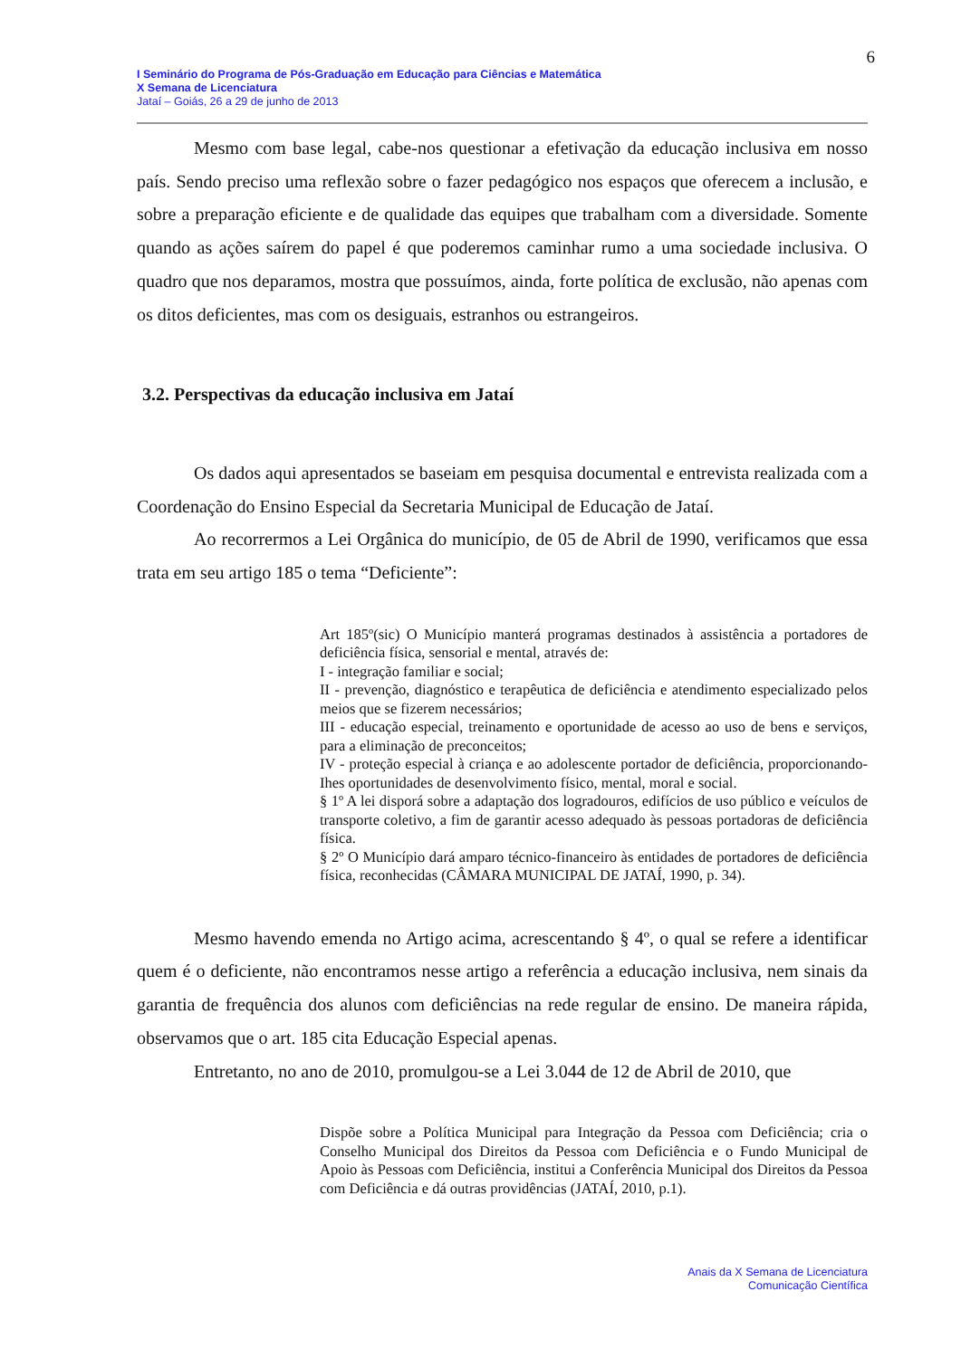6
I Seminário do Programa de Pós-Graduação em Educação para Ciências e Matemática
X Semana de Licenciatura
Jataí – Goiás, 26 a 29 de junho de 2013
Mesmo com base legal, cabe-nos questionar a efetivação da educação inclusiva em nosso país. Sendo preciso uma reflexão sobre o fazer pedagógico nos espaços que oferecem a inclusão, e sobre a preparação eficiente e de qualidade das equipes que trabalham com a diversidade. Somente quando as ações saírem do papel é que poderemos caminhar rumo a uma sociedade inclusiva. O quadro que nos deparamos, mostra que possuímos, ainda, forte política de exclusão, não apenas com os ditos deficientes, mas com os desiguais, estranhos ou estrangeiros.
3.2. Perspectivas da educação inclusiva em Jataí
Os dados aqui apresentados se baseiam em pesquisa documental e entrevista realizada com a Coordenação do Ensino Especial da Secretaria Municipal de Educação de Jataí.
Ao recorrermos a Lei Orgânica do município, de 05 de Abril de 1990, verificamos que essa trata em seu artigo 185 o tema “Deficiente”:
Art 185º(sic) O Município manterá programas destinados à assistência a portadores de deficiência física, sensorial e mental, através de:
I - integração familiar e social;
II - prevenção, diagnóstico e terapêutica de deficiência e atendimento especializado pelos meios que se fizerem necessários;
III - educação especial, treinamento e oportunidade de acesso ao uso de bens e serviços, para a eliminação de preconceitos;
IV - proteção especial à criança e ao adolescente portador de deficiência, proporcionando-Ihes oportunidades de desenvolvimento físico, mental, moral e social.
§ 1º A lei disporá sobre a adaptação dos logradouros, edifícios de uso público e veículos de transporte coletivo, a fim de garantir acesso adequado às pessoas portadoras de deficiência física.
§ 2º O Município dará amparo técnico-financeiro às entidades de portadores de deficiência física, reconhecidas (CÂMARA MUNICIPAL DE JATAÍ, 1990, p. 34).
Mesmo havendo emenda no Artigo acima, acrescentando § 4º, o qual se refere a identificar quem é o deficiente, não encontramos nesse artigo a referência a educação inclusiva, nem sinais da garantia de frequência dos alunos com deficiências na rede regular de ensino. De maneira rápida, observamos que o art. 185 cita Educação Especial apenas.
Entretanto, no ano de 2010, promulgou-se a Lei 3.044 de 12 de Abril de 2010, que
Dispõe sobre a Política Municipal para Integração da Pessoa com Deficiência; cria o Conselho Municipal dos Direitos da Pessoa com Deficiência e o Fundo Municipal de Apoio às Pessoas com Deficiência, institui a Conferência Municipal dos Direitos da Pessoa com Deficiência e dá outras providências (JATAÍ, 2010, p.1).
Anais da X Semana de Licenciatura
Comunicação Científica